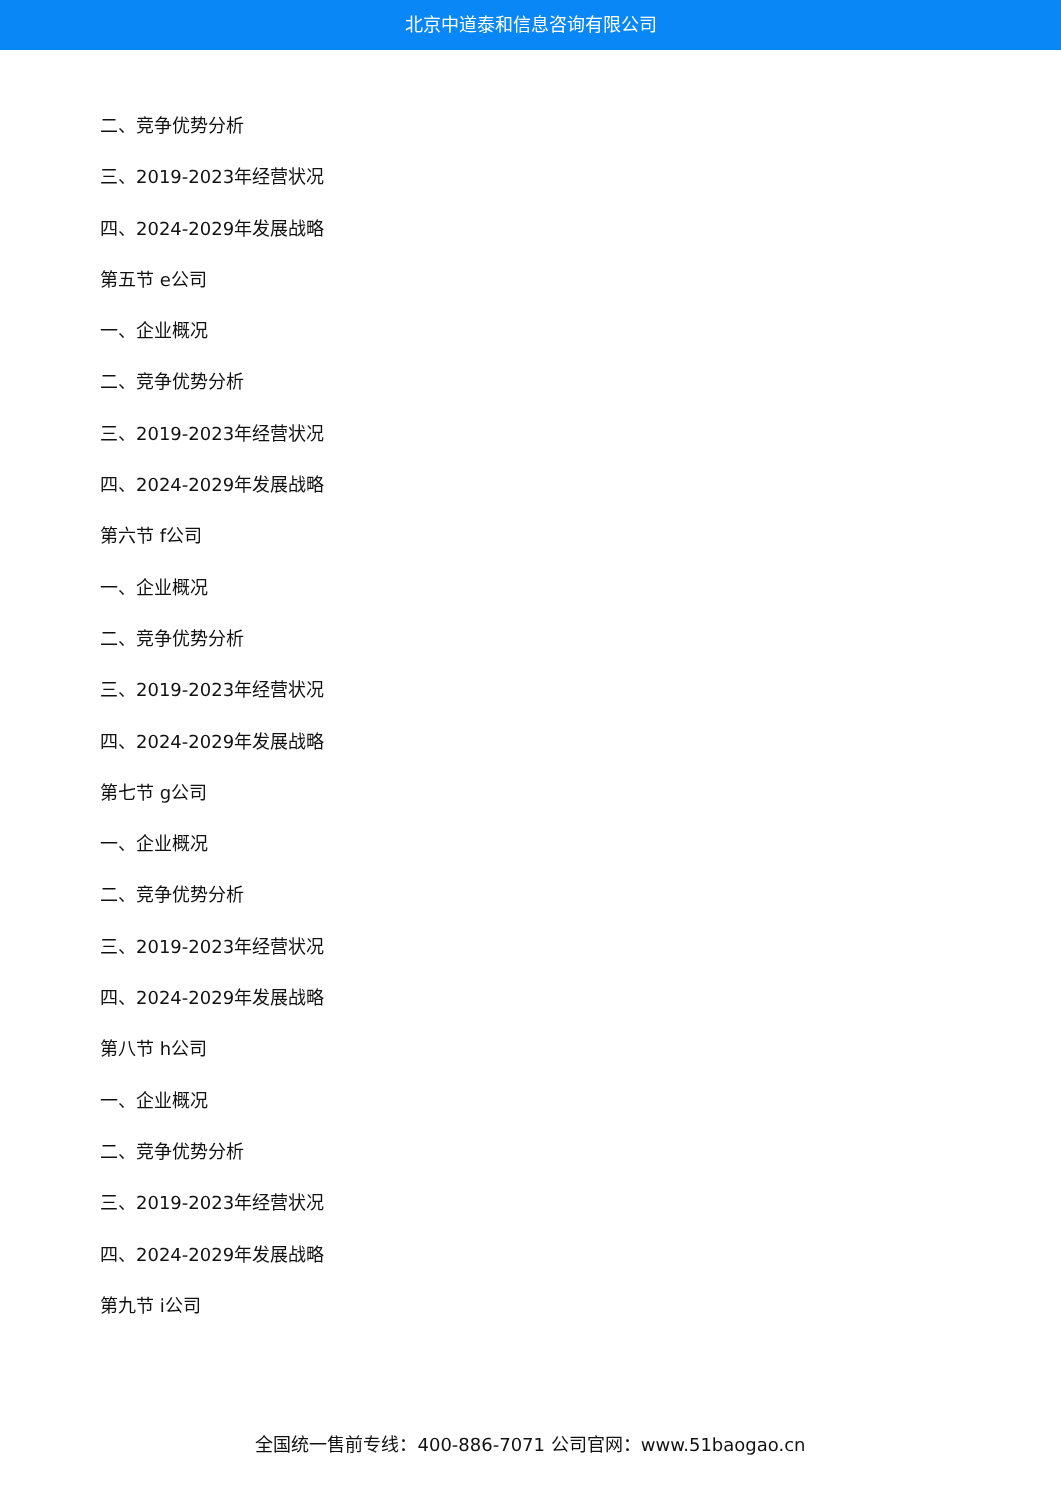北京中道泰和信息咨询有限公司
二、竞争优势分析
三、2019-2023年经营状况
四、2024-2029年发展战略
第五节 e公司
一、企业概况
二、竞争优势分析
三、2019-2023年经营状况
四、2024-2029年发展战略
第六节 f公司
一、企业概况
二、竞争优势分析
三、2019-2023年经营状况
四、2024-2029年发展战略
第七节 g公司
一、企业概况
二、竞争优势分析
三、2019-2023年经营状况
四、2024-2029年发展战略
第八节 h公司
一、企业概况
二、竞争优势分析
三、2019-2023年经营状况
四、2024-2029年发展战略
第九节 i公司
全国统一售前专线：400-886-7071 公司官网：www.51baogao.cn